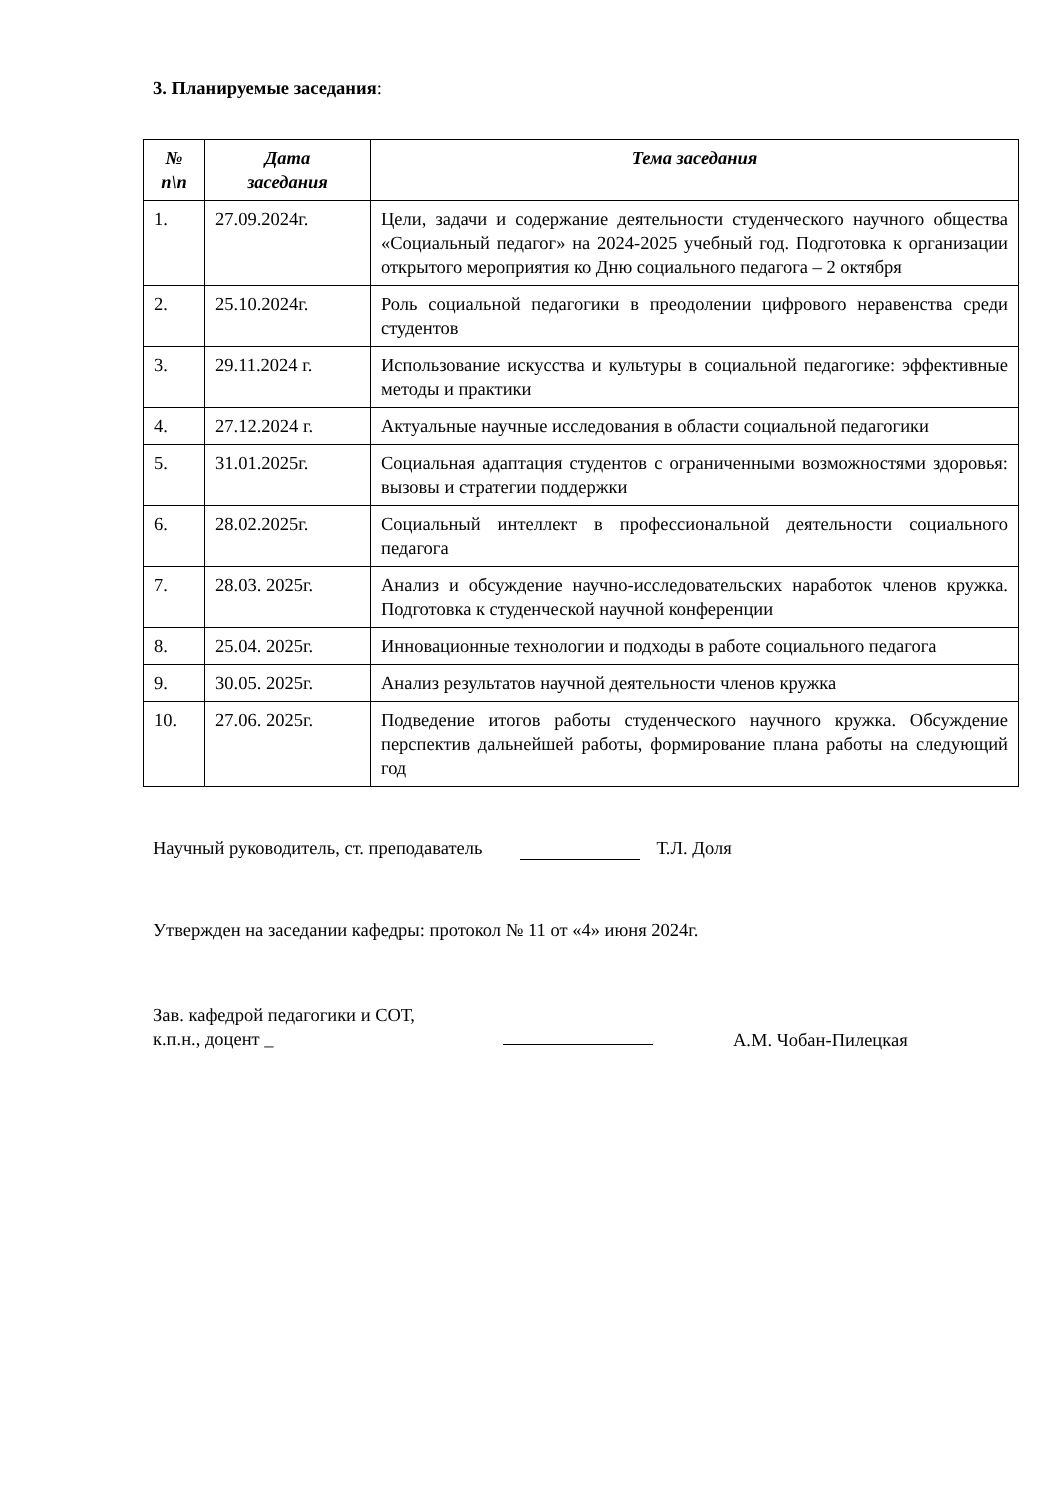3. Планируемые заседания:
| № п\п | Дата заседания | Тема заседания |
| --- | --- | --- |
| 1. | 27.09.2024г. | Цели, задачи и содержание деятельности студенческого научного общества «Социальный педагог» на 2024-2025 учебный год. Подготовка к организации открытого мероприятия ко Дню социального педагога – 2 октября |
| 2. | 25.10.2024г. | Роль социальной педагогики в преодолении цифрового неравенства среди студентов |
| 3. | 29.11.2024 г. | Использование искусства и культуры в социальной педагогике: эффективные методы и практики |
| 4. | 27.12.2024 г. | Актуальные научные исследования в области социальной педагогики |
| 5. | 31.01.2025г. | Социальная адаптация студентов с ограниченными возможностями здоровья: вызовы и стратегии поддержки |
| 6. | 28.02.2025г. | Социальный интеллект в профессиональной деятельности социального педагога |
| 7. | 28.03. 2025г. | Анализ и обсуждение научно-исследовательских наработок членов кружка. Подготовка к студенческой научной конференции |
| 8. | 25.04. 2025г. | Инновационные технологии и подходы в работе социального педагога |
| 9. | 30.05. 2025г. | Анализ результатов научной деятельности членов кружка |
| 10. | 27.06. 2025г. | Подведение итогов работы студенческого научного кружка. Обсуждение перспектив дальнейшей работы, формирование плана работы на следующий год |
Научный руководитель, ст. преподаватель Т.Л. Доля
Утвержден на заседании кафедры: протокол № 11 от «4» июня 2024г.
Зав. кафедрой педагогики и СОТ,
к.п.н., доцент _
А.М. Чобан-Пилецкая